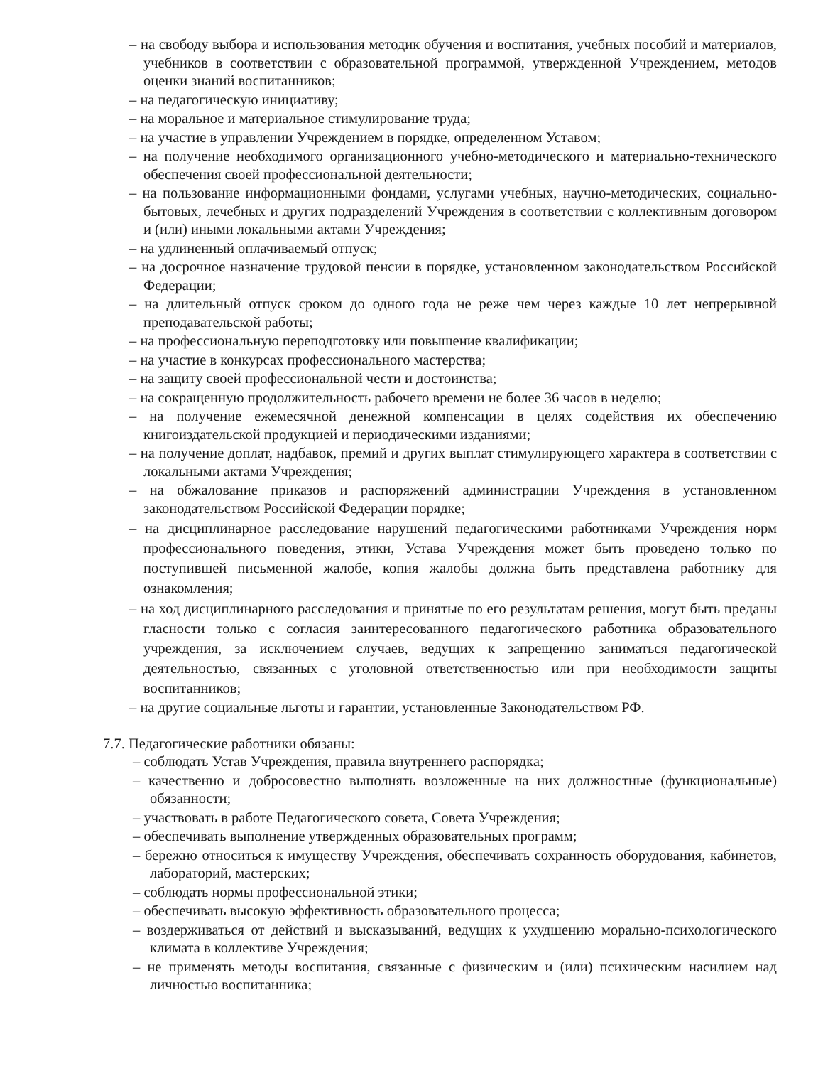– на свободу выбора и использования методик обучения и воспитания, учебных пособий и материалов, учебников в соответствии с образовательной программой, утвержденной Учреждением, методов оценки знаний воспитанников;
– на педагогическую инициативу;
– на моральное и материальное стимулирование труда;
– на участие в управлении Учреждением в порядке, определенном Уставом;
– на получение необходимого организационного учебно-методического и материально-технического обеспечения своей профессиональной деятельности;
– на пользование информационными фондами, услугами учебных, научно-методических, социально-бытовых, лечебных и других подразделений Учреждения в соответствии с коллективным договором и (или) иными локальными актами Учреждения;
– на удлиненный оплачиваемый отпуск;
– на досрочное назначение трудовой пенсии в порядке, установленном законодательством Российской Федерации;
– на длительный отпуск сроком до одного года не реже чем через каждые 10 лет непрерывной преподавательской работы;
– на профессиональную переподготовку или повышение квалификации;
– на участие в конкурсах профессионального мастерства;
– на защиту своей профессиональной чести и достоинства;
– на сокращенную продолжительность рабочего времени не более 36 часов в неделю;
– на получение ежемесячной денежной компенсации в целях содействия их обеспечению книгоиздательской продукцией и периодическими изданиями;
– на получение доплат, надбавок, премий и других выплат стимулирующего характера в соответствии с локальными актами Учреждения;
– на обжалование приказов и распоряжений администрации Учреждения в установленном законодательством Российской Федерации порядке;
– на дисциплинарное расследование нарушений педагогическими работниками Учреждения норм профессионального поведения, этики, Устава Учреждения может быть проведено только по поступившей письменной жалобе, копия жалобы должна быть представлена работнику для ознакомления;
– на ход дисциплинарного расследования и принятые по его результатам решения, могут быть преданы гласности только с согласия заинтересованного педагогического работника образовательного учреждения, за исключением случаев, ведущих к запрещению заниматься педагогической деятельностью, связанных с уголовной ответственностью или при необходимости защиты воспитанников;
– на другие социальные льготы и гарантии, установленные Законодательством РФ.
7.7. Педагогические работники обязаны:
– соблюдать Устав Учреждения, правила внутреннего распорядка;
– качественно и добросовестно выполнять возложенные на них должностные (функциональные) обязанности;
– участвовать в работе Педагогического совета, Совета Учреждения;
– обеспечивать выполнение утвержденных образовательных программ;
– бережно относиться к имуществу Учреждения, обеспечивать сохранность оборудования, кабинетов, лабораторий, мастерских;
– соблюдать нормы профессиональной этики;
– обеспечивать высокую эффективность образовательного процесса;
– воздерживаться от действий и высказываний, ведущих к ухудшению морально-психологического климата в коллективе Учреждения;
– не применять методы воспитания, связанные с физическим и (или) психическим насилием над личностью воспитанника;